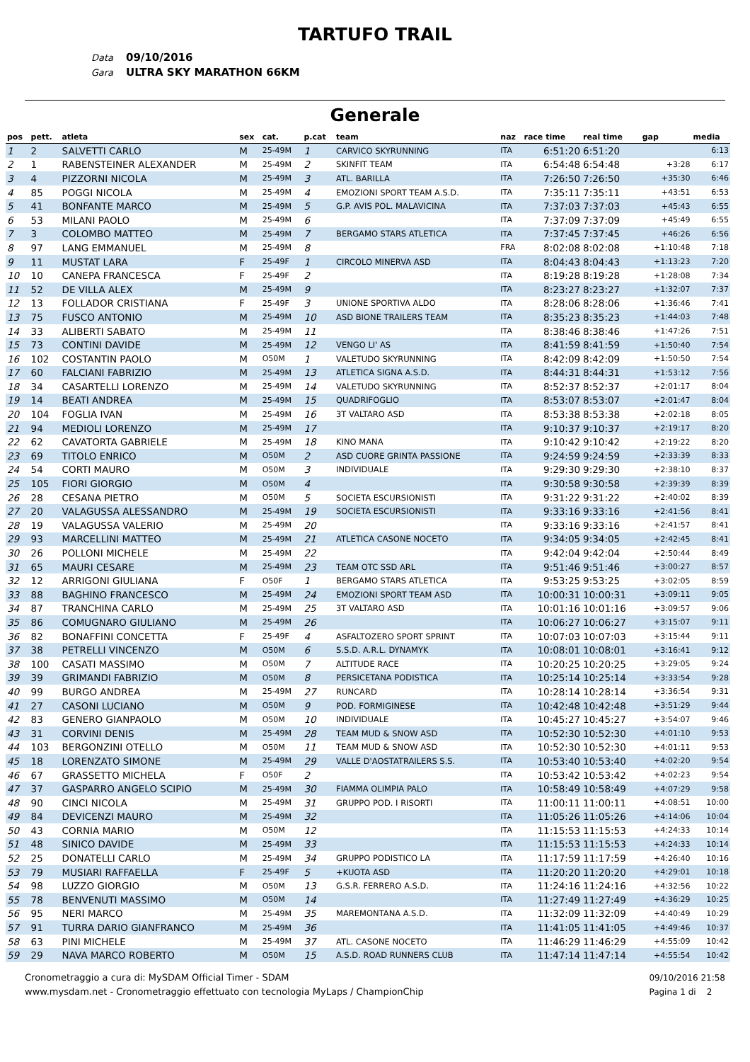TARTUFO TRAIL
Data 09/10/2016
Gara ULTRA SKY MARATHON 66KM
Generale
| pos | pett. | atleta | sex | cat. | p.cat | team | naz | race time | real time | gap | media |
| --- | --- | --- | --- | --- | --- | --- | --- | --- | --- | --- | --- |
| 1 | 2 | SALVETTI CARLO | M | 25-49M | 1 | CARVICO SKYRUNNING | ITA | 6:51:20 | 6:51:20 | | 6:13 |
| 2 | 1 | RABENSTEINER ALEXANDER | M | 25-49M | 2 | SKINFIT TEAM | ITA | 6:54:48 | 6:54:48 | +3:28 | 6:17 |
| 3 | 4 | PIZZORNI NICOLA | M | 25-49M | 3 | ATL. BARILLA | ITA | 7:26:50 | 7:26:50 | +35:30 | 6:46 |
| 4 | 85 | POGGI NICOLA | M | 25-49M | 4 | EMOZIONI SPORT TEAM A.S.D. | ITA | 7:35:11 | 7:35:11 | +43:51 | 6:53 |
| 5 | 41 | BONFANTE MARCO | M | 25-49M | 5 | G.P. AVIS POL. MALAVICINA | ITA | 7:37:03 | 7:37:03 | +45:43 | 6:55 |
| 6 | 53 | MILANI PAOLO | M | 25-49M | 6 | | ITA | 7:37:09 | 7:37:09 | +45:49 | 6:55 |
| 7 | 3 | COLOMBO MATTEO | M | 25-49M | 7 | BERGAMO STARS ATLETICA | ITA | 7:37:45 | 7:37:45 | +46:26 | 6:56 |
| 8 | 97 | LANG EMMANUEL | M | 25-49M | 8 | | FRA | 8:02:08 | 8:02:08 | +1:10:48 | 7:18 |
| 9 | 11 | MUSTAT LARA | F | 25-49F | 1 | CIRCOLO MINERVA ASD | ITA | 8:04:43 | 8:04:43 | +1:13:23 | 7:20 |
| 10 | 10 | CANEPA FRANCESCA | F | 25-49F | 2 | | ITA | 8:19:28 | 8:19:28 | +1:28:08 | 7:34 |
| 11 | 52 | DE VILLA ALEX | M | 25-49M | 9 | | ITA | 8:23:27 | 8:23:27 | +1:32:07 | 7:37 |
| 12 | 13 | FOLLADOR CRISTIANA | F | 25-49F | 3 | UNIONE SPORTIVA ALDO | ITA | 8:28:06 | 8:28:06 | +1:36:46 | 7:41 |
| 13 | 75 | FUSCO ANTONIO | M | 25-49M | 10 | ASD BIONE TRAILERS TEAM | ITA | 8:35:23 | 8:35:23 | +1:44:03 | 7:48 |
| 14 | 33 | ALIBERTI SABATO | M | 25-49M | 11 | | ITA | 8:38:46 | 8:38:46 | +1:47:26 | 7:51 |
| 15 | 73 | CONTINI DAVIDE | M | 25-49M | 12 | VENGO LI' AS | ITA | 8:41:59 | 8:41:59 | +1:50:40 | 7:54 |
| 16 | 102 | COSTANTIN PAOLO | M | O50M | 1 | VALETUDO SKYRUNNING | ITA | 8:42:09 | 8:42:09 | +1:50:50 | 7:54 |
| 17 | 60 | FALCIANI FABRIZIO | M | 25-49M | 13 | ATLETICA SIGNA A.S.D. | ITA | 8:44:31 | 8:44:31 | +1:53:12 | 7:56 |
| 18 | 34 | CASARTELLI LORENZO | M | 25-49M | 14 | VALETUDO SKYRUNNING | ITA | 8:52:37 | 8:52:37 | +2:01:17 | 8:04 |
| 19 | 14 | BEATI ANDREA | M | 25-49M | 15 | QUADRIFOGLIO | ITA | 8:53:07 | 8:53:07 | +2:01:47 | 8:04 |
| 20 | 104 | FOGLIA IVAN | M | 25-49M | 16 | 3T VALTARO ASD | ITA | 8:53:38 | 8:53:38 | +2:02:18 | 8:05 |
| 21 | 94 | MEDIOLI LORENZO | M | 25-49M | 17 | | ITA | 9:10:37 | 9:10:37 | +2:19:17 | 8:20 |
| 22 | 62 | CAVATORTA GABRIELE | M | 25-49M | 18 | KINO MANA | ITA | 9:10:42 | 9:10:42 | +2:19:22 | 8:20 |
| 23 | 69 | TITOLO ENRICO | M | O50M | 2 | ASD CUORE GRINTA PASSIONE | ITA | 9:24:59 | 9:24:59 | +2:33:39 | 8:33 |
| 24 | 54 | CORTI MAURO | M | O50M | 3 | INDIVIDUALE | ITA | 9:29:30 | 9:29:30 | +2:38:10 | 8:37 |
| 25 | 105 | FIORI GIORGIO | M | O50M | 4 | | ITA | 9:30:58 | 9:30:58 | +2:39:39 | 8:39 |
| 26 | 28 | CESANA PIETRO | M | O50M | 5 | SOCIETA ESCURSIONISTI | ITA | 9:31:22 | 9:31:22 | +2:40:02 | 8:39 |
| 27 | 20 | VALAGUSSA ALESSANDRO | M | 25-49M | 19 | SOCIETA ESCURSIONISTI | ITA | 9:33:16 | 9:33:16 | +2:41:56 | 8:41 |
| 28 | 19 | VALAGUSSA VALERIO | M | 25-49M | 20 | | ITA | 9:33:16 | 9:33:16 | +2:41:57 | 8:41 |
| 29 | 93 | MARCELLINI MATTEO | M | 25-49M | 21 | ATLETICA CASONE NOCETO | ITA | 9:34:05 | 9:34:05 | +2:42:45 | 8:41 |
| 30 | 26 | POLLONI MICHELE | M | 25-49M | 22 | | ITA | 9:42:04 | 9:42:04 | +2:50:44 | 8:49 |
| 31 | 65 | MAURI CESARE | M | 25-49M | 23 | TEAM OTC SSD ARL | ITA | 9:51:46 | 9:51:46 | +3:00:27 | 8:57 |
| 32 | 12 | ARRIGONI GIULIANA | F | O50F | 1 | BERGAMO STARS ATLETICA | ITA | 9:53:25 | 9:53:25 | +3:02:05 | 8:59 |
| 33 | 88 | BAGHINO FRANCESCO | M | 25-49M | 24 | EMOZIONI SPORT TEAM ASD | ITA | 10:00:31 | 10:00:31 | +3:09:11 | 9:05 |
| 34 | 87 | TRANCHINA CARLO | M | 25-49M | 25 | 3T VALTARO ASD | ITA | 10:01:16 | 10:01:16 | +3:09:57 | 9:06 |
| 35 | 86 | COMUGNARO GIULIANO | M | 25-49M | 26 | | ITA | 10:06:27 | 10:06:27 | +3:15:07 | 9:11 |
| 36 | 82 | BONAFFINI CONCETTA | F | 25-49F | 4 | ASFALTOZERO SPORT SPRINT | ITA | 10:07:03 | 10:07:03 | +3:15:44 | 9:11 |
| 37 | 38 | PETRELLI VINCENZO | M | O50M | 6 | S.S.D. A.R.L. DYNAMYK | ITA | 10:08:01 | 10:08:01 | +3:16:41 | 9:12 |
| 38 | 100 | CASATI MASSIMO | M | O50M | 7 | ALTITUDE RACE | ITA | 10:20:25 | 10:20:25 | +3:29:05 | 9:24 |
| 39 | 39 | GRIMANDI FABRIZIO | M | O50M | 8 | PERSICETANA PODISTICA | ITA | 10:25:14 | 10:25:14 | +3:33:54 | 9:28 |
| 40 | 99 | BURGO ANDREA | M | 25-49M | 27 | RUNCARD | ITA | 10:28:14 | 10:28:14 | +3:36:54 | 9:31 |
| 41 | 27 | CASONI LUCIANO | M | O50M | 9 | POD. FORMIGINESE | ITA | 10:42:48 | 10:42:48 | +3:51:29 | 9:44 |
| 42 | 83 | GENERO GIANPAOLO | M | O50M | 10 | INDIVIDUALE | ITA | 10:45:27 | 10:45:27 | +3:54:07 | 9:46 |
| 43 | 31 | CORVINI DENIS | M | 25-49M | 28 | TEAM MUD & SNOW ASD | ITA | 10:52:30 | 10:52:30 | +4:01:10 | 9:53 |
| 44 | 103 | BERGONZINI OTELLO | M | O50M | 11 | TEAM MUD & SNOW ASD | ITA | 10:52:30 | 10:52:30 | +4:01:11 | 9:53 |
| 45 | 18 | LORENZATO SIMONE | M | 25-49M | 29 | VALLE D'AOSTATRAILERS S.S. | ITA | 10:53:40 | 10:53:40 | +4:02:20 | 9:54 |
| 46 | 67 | GRASSETTO MICHELA | F | O50F | 2 | | ITA | 10:53:42 | 10:53:42 | +4:02:23 | 9:54 |
| 47 | 37 | GASPARRO ANGELO SCIPIO | M | 25-49M | 30 | FIAMMA OLIMPIA PALO | ITA | 10:58:49 | 10:58:49 | +4:07:29 | 9:58 |
| 48 | 90 | CINCI NICOLA | M | 25-49M | 31 | GRUPPO POD. I RISORTI | ITA | 11:00:11 | 11:00:11 | +4:08:51 | 10:00 |
| 49 | 84 | DEVICENZI MAURO | M | 25-49M | 32 | | ITA | 11:05:26 | 11:05:26 | +4:14:06 | 10:04 |
| 50 | 43 | CORNIA MARIO | M | O50M | 12 | | ITA | 11:15:53 | 11:15:53 | +4:24:33 | 10:14 |
| 51 | 48 | SINICO DAVIDE | M | 25-49M | 33 | | ITA | 11:15:53 | 11:15:53 | +4:24:33 | 10:14 |
| 52 | 25 | DONATELLI CARLO | M | 25-49M | 34 | GRUPPO PODISTICO LA | ITA | 11:17:59 | 11:17:59 | +4:26:40 | 10:16 |
| 53 | 79 | MUSIARI RAFFAELLA | F | 25-49F | 5 | +KUOTA ASD | ITA | 11:20:20 | 11:20:20 | +4:29:01 | 10:18 |
| 54 | 98 | LUZZO GIORGIO | M | O50M | 13 | G.S.R. FERRERO A.S.D. | ITA | 11:24:16 | 11:24:16 | +4:32:56 | 10:22 |
| 55 | 78 | BENVENUTI MASSIMO | M | O50M | 14 | | ITA | 11:27:49 | 11:27:49 | +4:36:29 | 10:25 |
| 56 | 95 | NERI MARCO | M | 25-49M | 35 | MAREMONTANA A.S.D. | ITA | 11:32:09 | 11:32:09 | +4:40:49 | 10:29 |
| 57 | 91 | TURRA DARIO GIANFRANCO | M | 25-49M | 36 | | ITA | 11:41:05 | 11:41:05 | +4:49:46 | 10:37 |
| 58 | 63 | PINI MICHELE | M | 25-49M | 37 | ATL. CASONE NOCETO | ITA | 11:46:29 | 11:46:29 | +4:55:09 | 10:42 |
| 59 | 29 | NAVA MARCO ROBERTO | M | O50M | 15 | A.S.D. ROAD RUNNERS CLUB | ITA | 11:47:14 | 11:47:14 | +4:55:54 | 10:42 |
Cronometraggio a cura di: MySDAM Official Timer - SDAM
www.mysdam.net - Cronometraggio effettuato con tecnologia MyLaps / ChampionChip
09/10/2016 21:58
Pagina 1 di 2